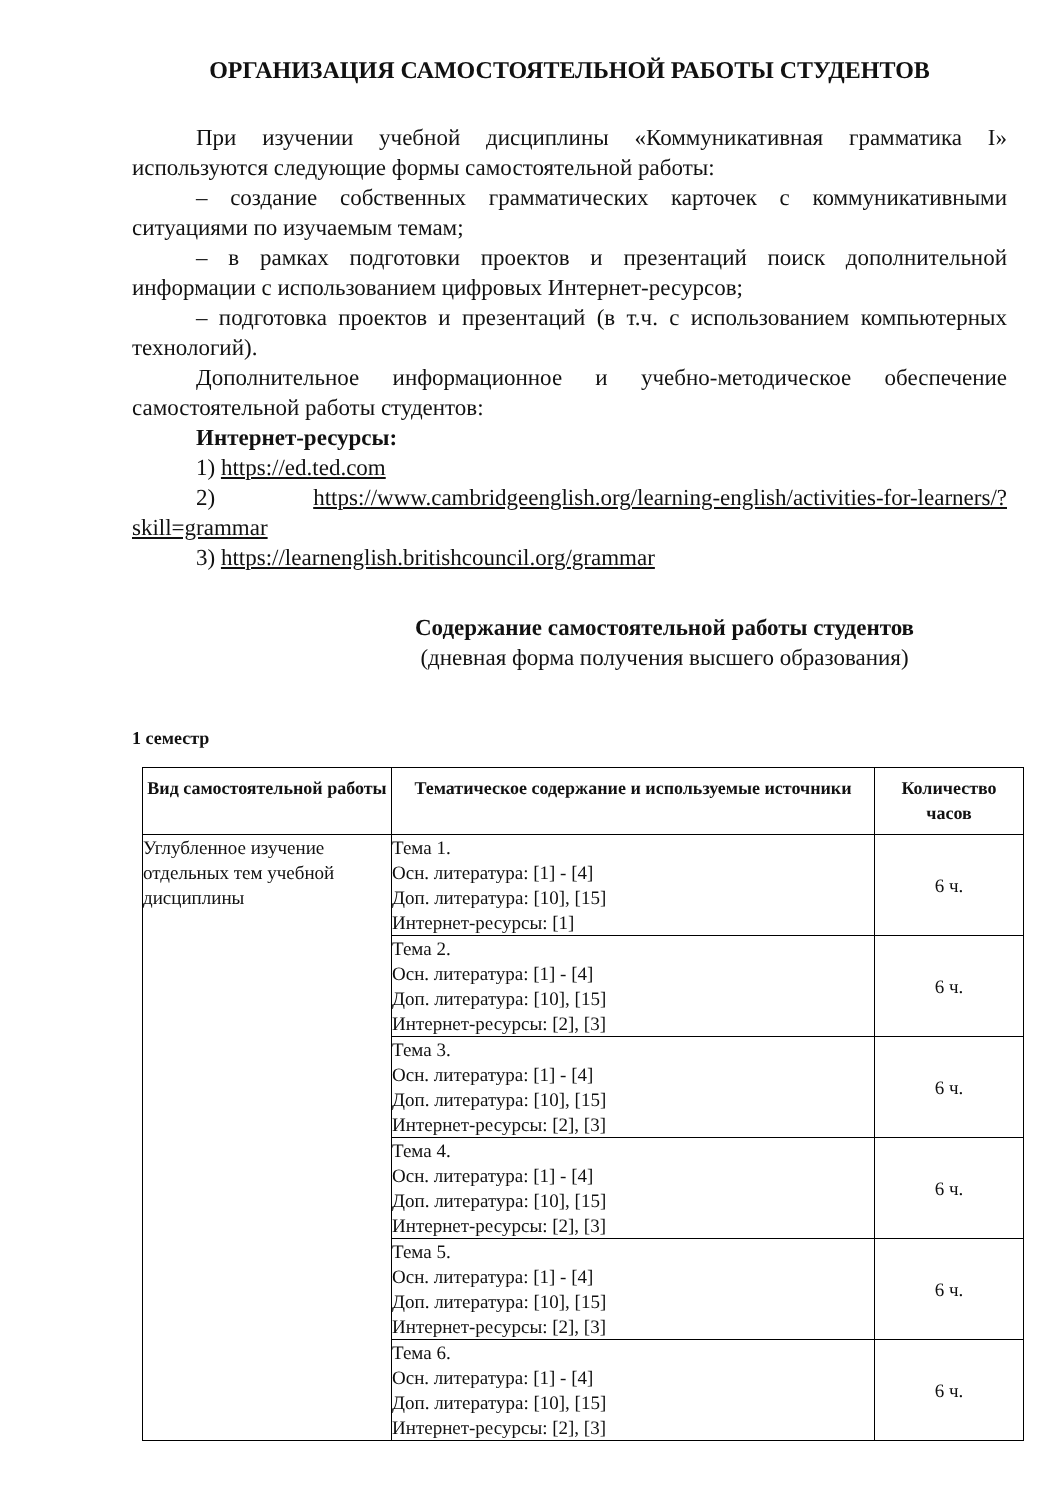ОРГАНИЗАЦИЯ САМОСТОЯТЕЛЬНОЙ РАБОТЫ СТУДЕНТОВ
При изучении учебной дисциплины «Коммуникативная грамматика I» используются следующие формы самостоятельной работы:
– создание собственных грамматических карточек с коммуникативными ситуациями по изучаемым темам;
– в рамках подготовки проектов и презентаций поиск дополнительной информации с использованием цифровых Интернет-ресурсов;
– подготовка проектов и презентаций (в т.ч. с использованием компьютерных технологий).
Дополнительное информационное и учебно-методическое обеспечение самостоятельной работы студентов:
Интернет-ресурсы:
1) https://ed.ted.com
2) https://www.cambridgeenglish.org/learning-english/activities-for-learners/?skill=grammar
3) https://learnenglish.britishcouncil.org/grammar
Содержание самостоятельной работы студентов
(дневная форма получения высшего образования)
1 семестр
| Вид самостоятельной работы | Тематическое содержание и используемые источники | Количество часов |
| --- | --- | --- |
| Углубленное изучение отдельных тем учебной дисциплины | Тема 1. Осн. литература: [1] - [4] Доп. литература: [10], [15] Интернет-ресурсы: [1] | 6 ч. |
| | Тема 2. Осн. литература: [1] - [4] Доп. литература: [10], [15] Интернет-ресурсы: [2], [3] | 6 ч. |
| | Тема 3. Осн. литература: [1] - [4] Доп. литература: [10], [15] Интернет-ресурсы: [2], [3] | 6 ч. |
| | Тема 4. Осн. литература: [1] - [4] Доп. литература: [10], [15] Интернет-ресурсы: [2], [3] | 6 ч. |
| | Тема 5. Осн. литература: [1] - [4] Доп. литература: [10], [15] Интернет-ресурсы: [2], [3] | 6 ч. |
| | Тема 6. Осн. литература: [1] - [4] Доп. литература: [10], [15] Интернет-ресурсы: [2], [3] | 6 ч. |